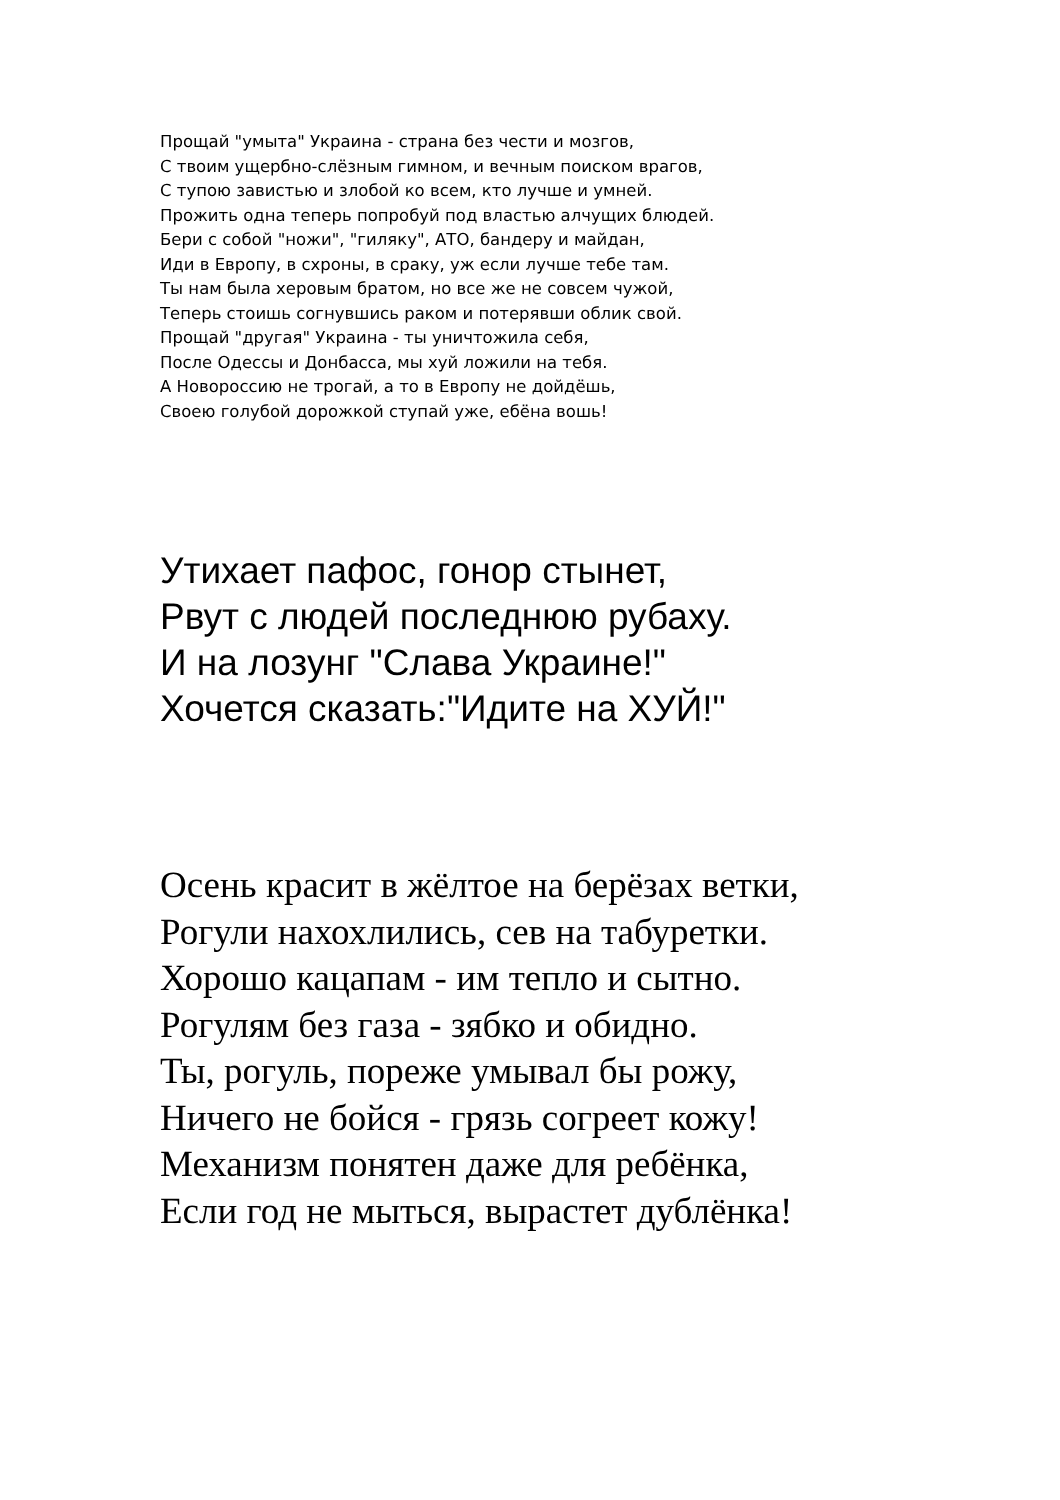Прощай "умыта" Украина - страна без чести и мозгов,
С твоим ущербно-слёзным гимном, и вечным поиском врагов,
С тупою завистью и злобой ко всем, кто лучше и умней.
Прожить одна теперь попробуй под властью алчущих блюдей.
Бери с собой "ножи", "гиляку", АТО, бандеру и майдан,
Иди в Европу, в схроны, в сраку, уж если лучше тебе там.
Ты нам была херовым братом, но все же не совсем чужой,
Теперь стоишь согнувшись раком и потерявши облик свой.
Прощай "другая" Украина - ты уничтожила себя,
После Одессы и Донбасса, мы хуй ложили на тебя.
А Новороссию не трогай, а то в Европу не дойдёшь,
Своею голубой дорожкой ступай уже, ебёна вошь!
Утихает пафос, гонор стынет,
Рвут с людей последнюю рубаху.
И на лозунг "Слава Украине!"
Хочется сказать:"Идите на ХУЙ!"
Осень красит в жёлтое на берёзах ветки,
Рогули нахохлились, сев на табуретки.
Хорошо кацапам - им тепло и сытно.
Рогулям без газа - зябко и обидно.
Ты, рогуль, пореже умывал бы рожу,
Ничего не бойся - грязь согреет кожу!
Механизм понятен даже для ребёнка,
Если год не мыться, вырастет дублёнка!